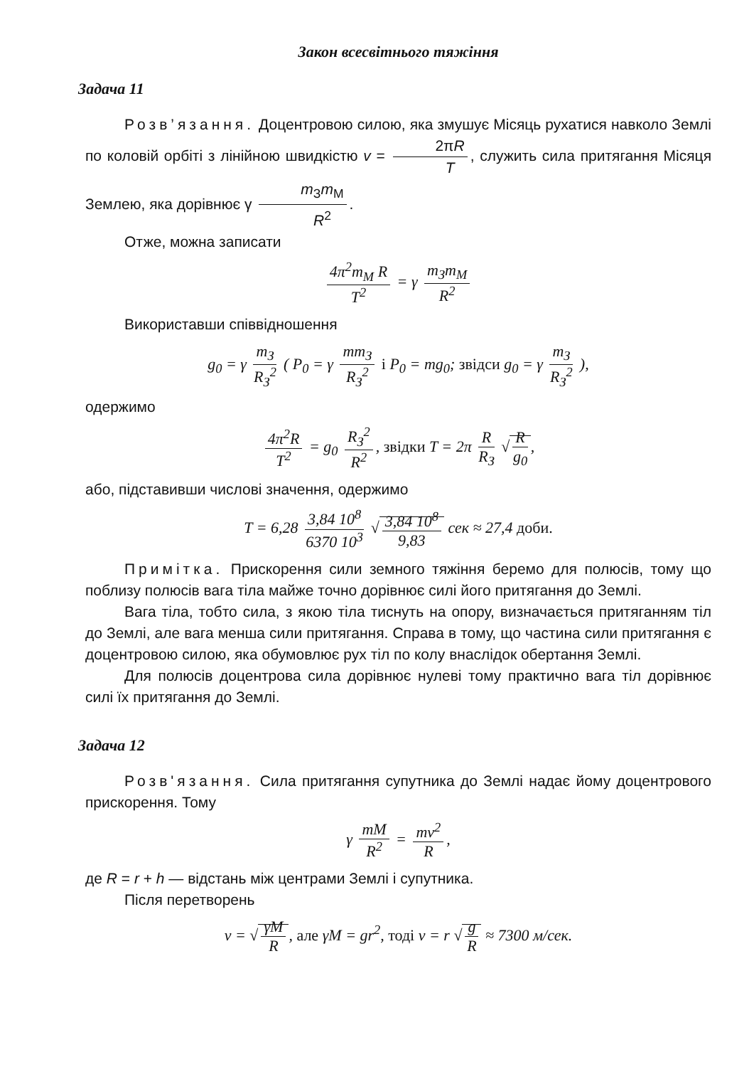Закон всесвітнього тяжіння
Задача 11
Розв’язання. Доцентровою силою, яка змушує Місяць рухатися навколо Землі по коловій орбіті з лінійною швидкістю v = 2πR T, служить сила притягання Місяця Землею, яка дорівнює γ m<sub>З</sub>m<sub>М</sub> R<sup>2</sup>.
Отже, можна записати
4π<sup>2</sup>m<sub>М</sub> R T<sup>2</sup> = γ m<sub>З</sub>m<sub>М</sub> R<sup>2</sup>
Використавши співвідношення
g<sub>0</sub> = γ m<sub>З</sub> R<sub>З</sub><sup>2</sup> ( P<sub>0</sub> = γ mm<sub>З</sub> R<sub>З</sub><sup>2</sup> і P<sub>0</sub> = mg<sub>0</sub>; звідси g<sub>0</sub> = γ m<sub>З</sub> R<sub>З</sub><sup>2</sup> ),
одержимо
4π<sup>2</sup>R T<sup>2</sup> = g<sub>0</sub> R<sub>З</sub><sup>2</sup> R<sup>2</sup>, звідки T = 2π R R<sub>З</sub> √ R g<sub>0</sub>,
або, підставивши числові значення, одержимо
T = 6,28 3,84 10<sup>8</sup> 6370 10<sup>3</sup> √ 3,84 10<sup>8</sup> 9,83 сек ≈ 27,4 доби.
Примітка. Прискорення сили земного тяжіння беремо для полюсів, тому що поблизу полюсів вага тіла майже точно дорівнює силі його притягання до Землі.
Вага тіла, тобто сила, з якою тіла тиснуть на опору, визначається притяганням тіл до Землі, але вага менша сили притягання. Справа в тому, що частина сили притягання є доцентровою силою, яка обумовлює рух тіл по колу внаслідок обертання Землі.
Для полюсів доцентрова сила дорівнює нулеві тому практично вага тіл дорівнює силі їх притягання до Землі.
Задача 12
Розв'язання. Сила притягання супутника до Землі надає йому доцентрового прискорення. Тому
γ mM R<sup>2</sup> = mv<sup>2</sup> R,
де R = r + h — відстань між центрами Землі і супутника.
Після перетворень
v = √ γM R, але γM = gr<sup>2</sup>, тоді v = r √ g R ≈ 7300 м/сек.